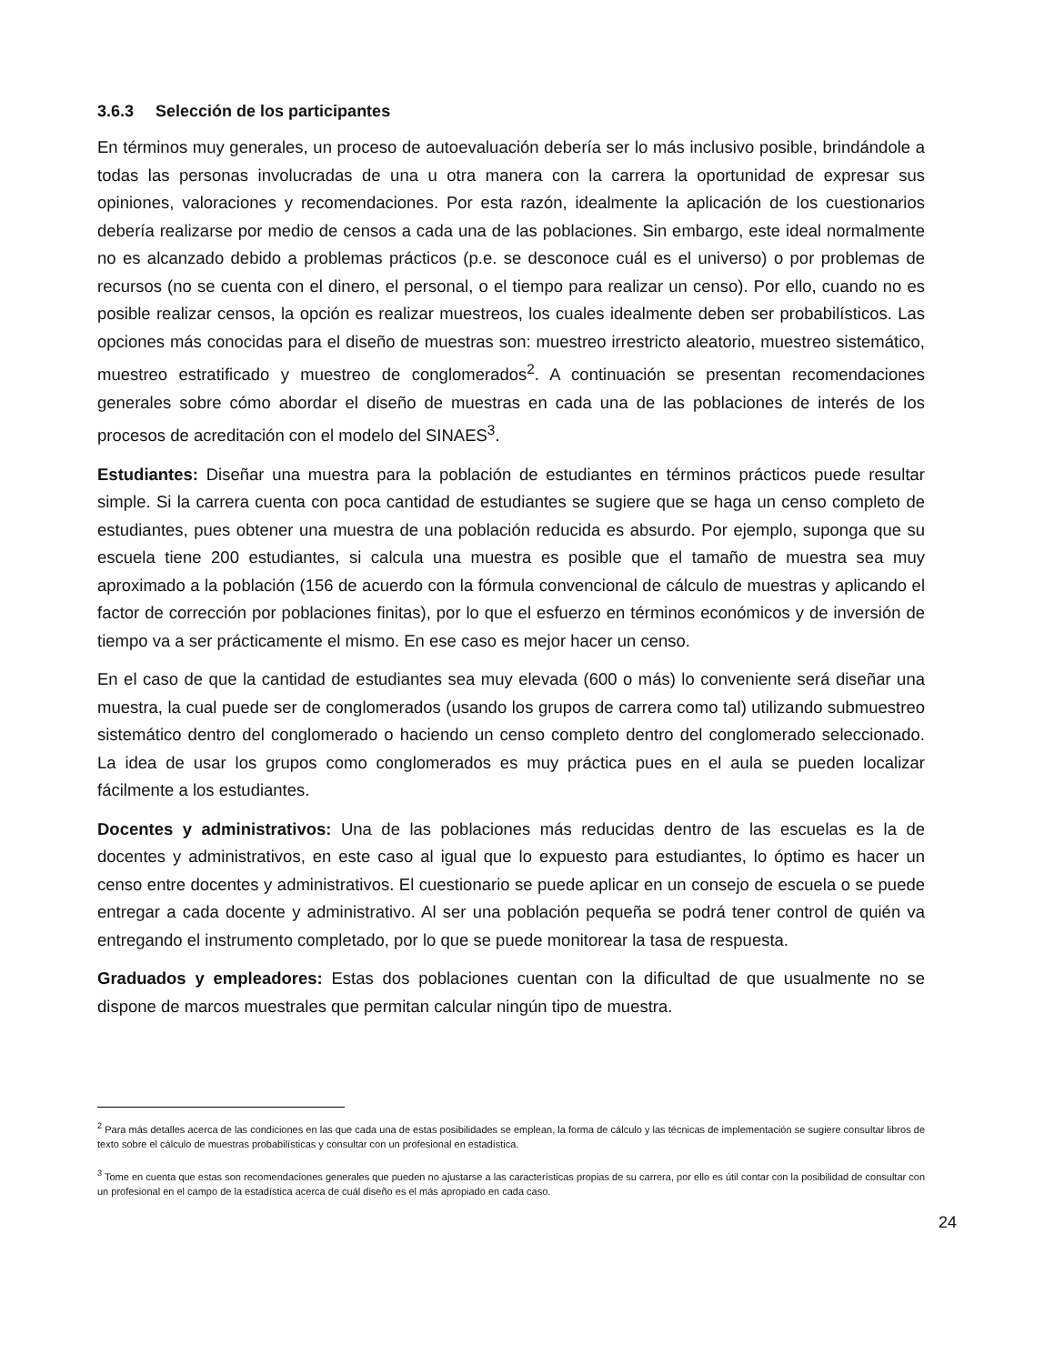3.6.3 Selección de los participantes
En términos muy generales, un proceso de autoevaluación debería ser lo más inclusivo posible, brindándole a todas las personas involucradas de una u otra manera con la carrera la oportunidad de expresar sus opiniones, valoraciones y recomendaciones. Por esta razón, idealmente la aplicación de los cuestionarios debería realizarse por medio de censos a cada una de las poblaciones. Sin embargo, este ideal normalmente no es alcanzado debido a problemas prácticos (p.e. se desconoce cuál es el universo) o por problemas de recursos (no se cuenta con el dinero, el personal, o el tiempo para realizar un censo). Por ello, cuando no es posible realizar censos, la opción es realizar muestreos, los cuales idealmente deben ser probabilísticos. Las opciones más conocidas para el diseño de muestras son: muestreo irrestricto aleatorio, muestreo sistemático, muestreo estratificado y muestreo de conglomerados<sup>2</sup>. A continuación se presentan recomendaciones generales sobre cómo abordar el diseño de muestras en cada una de las poblaciones de interés de los procesos de acreditación con el modelo del SINAES<sup>3</sup>.
Estudiantes: Diseñar una muestra para la población de estudiantes en términos prácticos puede resultar simple. Si la carrera cuenta con poca cantidad de estudiantes se sugiere que se haga un censo completo de estudiantes, pues obtener una muestra de una población reducida es absurdo. Por ejemplo, suponga que su escuela tiene 200 estudiantes, si calcula una muestra es posible que el tamaño de muestra sea muy aproximado a la población (156 de acuerdo con la fórmula convencional de cálculo de muestras y aplicando el factor de corrección por poblaciones finitas), por lo que el esfuerzo en términos económicos y de inversión de tiempo va a ser prácticamente el mismo. En ese caso es mejor hacer un censo.
En el caso de que la cantidad de estudiantes sea muy elevada (600 o más) lo conveniente será diseñar una muestra, la cual puede ser de conglomerados (usando los grupos de carrera como tal) utilizando submuestreo sistemático dentro del conglomerado o haciendo un censo completo dentro del conglomerado seleccionado. La idea de usar los grupos como conglomerados es muy práctica pues en el aula se pueden localizar fácilmente a los estudiantes.
Docentes y administrativos: Una de las poblaciones más reducidas dentro de las escuelas es la de docentes y administrativos, en este caso al igual que lo expuesto para estudiantes, lo óptimo es hacer un censo entre docentes y administrativos. El cuestionario se puede aplicar en un consejo de escuela o se puede entregar a cada docente y administrativo. Al ser una población pequeña se podrá tener control de quién va entregando el instrumento completado, por lo que se puede monitorear la tasa de respuesta.
Graduados y empleadores: Estas dos poblaciones cuentan con la dificultad de que usualmente no se dispone de marcos muestrales que permitan calcular ningún tipo de muestra.
<sup>2</sup> Para más detalles acerca de las condiciones en las que cada una de estas posibilidades se emplean, la forma de cálculo y las técnicas de implementación se sugiere consultar libros de texto sobre el cálculo de muestras probabilísticas y consultar con un profesional en estadística.
<sup>3</sup> Tome en cuenta que estas son recomendaciones generales que pueden no ajustarse a las características propias de su carrera, por ello es útil contar con la posibilidad de consultar con un profesional en el campo de la estadística acerca de cuál diseño es el más apropiado en cada caso.
24